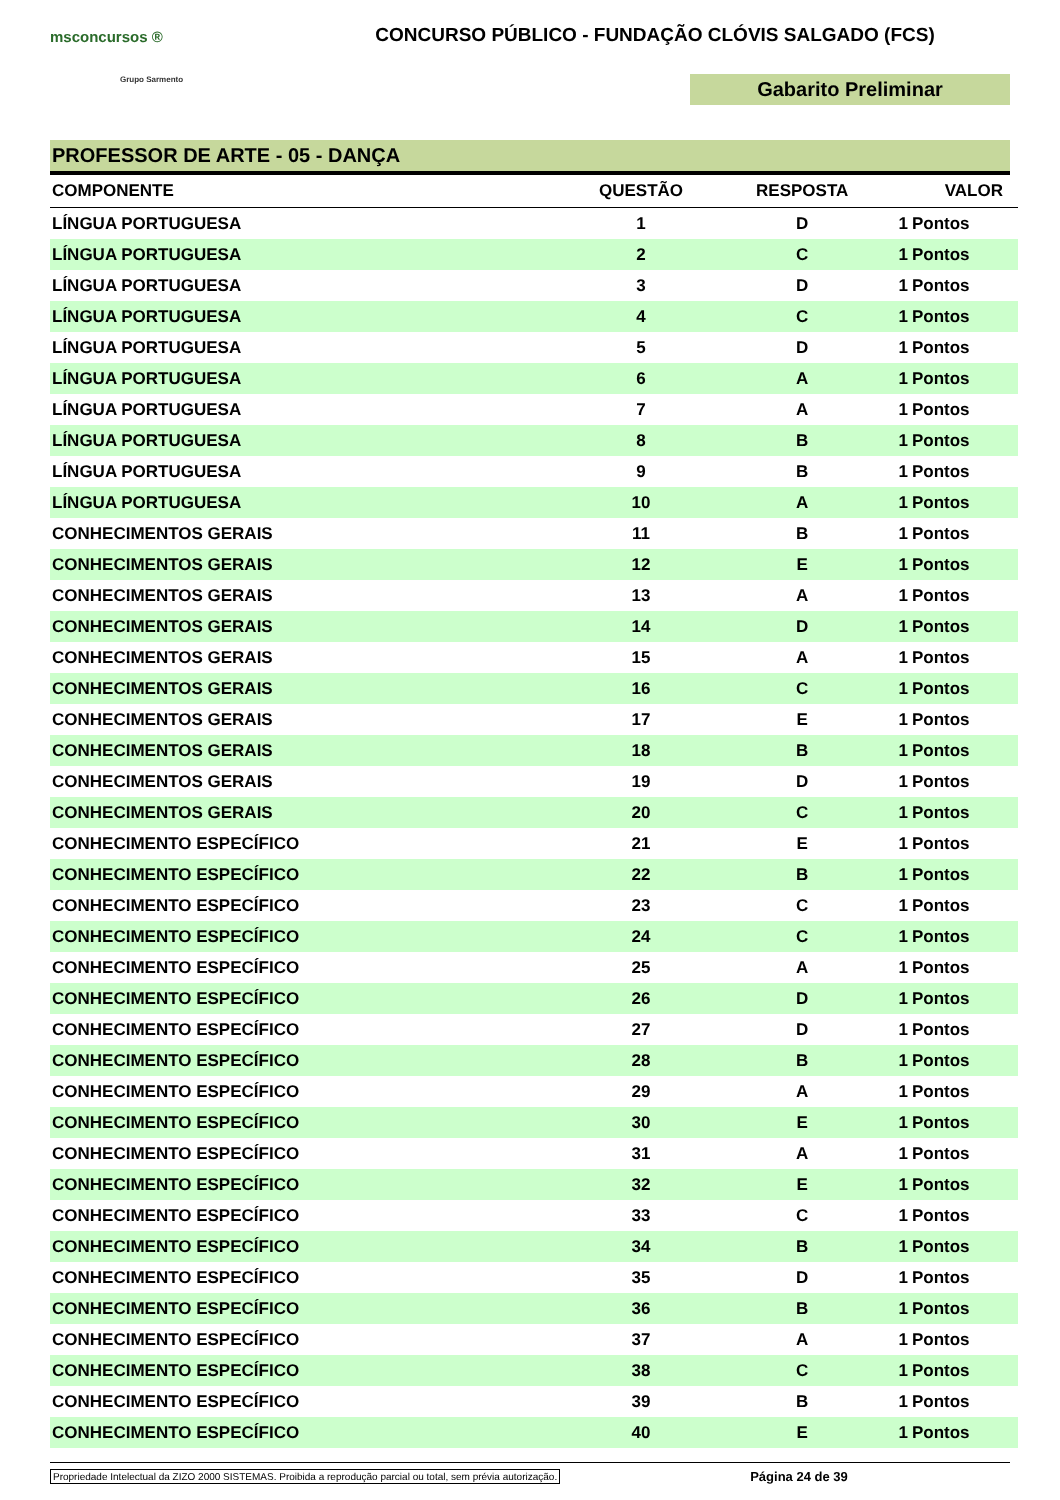msconcursos ®
Grupo Sarmento
CONCURSO PÚBLICO - FUNDAÇÃO CLÓVIS SALGADO (FCS)
Gabarito Preliminar
PROFESSOR DE ARTE - 05 - DANÇA
| COMPONENTE | QUESTÃO | RESPOSTA | VALOR | |
| --- | --- | --- | --- | --- |
| LÍNGUA PORTUGUESA | 1 | D | 1 | Pontos |
| LÍNGUA PORTUGUESA | 2 | C | 1 | Pontos |
| LÍNGUA PORTUGUESA | 3 | D | 1 | Pontos |
| LÍNGUA PORTUGUESA | 4 | C | 1 | Pontos |
| LÍNGUA PORTUGUESA | 5 | D | 1 | Pontos |
| LÍNGUA PORTUGUESA | 6 | A | 1 | Pontos |
| LÍNGUA PORTUGUESA | 7 | A | 1 | Pontos |
| LÍNGUA PORTUGUESA | 8 | B | 1 | Pontos |
| LÍNGUA PORTUGUESA | 9 | B | 1 | Pontos |
| LÍNGUA PORTUGUESA | 10 | A | 1 | Pontos |
| CONHECIMENTOS GERAIS | 11 | B | 1 | Pontos |
| CONHECIMENTOS GERAIS | 12 | E | 1 | Pontos |
| CONHECIMENTOS GERAIS | 13 | A | 1 | Pontos |
| CONHECIMENTOS GERAIS | 14 | D | 1 | Pontos |
| CONHECIMENTOS GERAIS | 15 | A | 1 | Pontos |
| CONHECIMENTOS GERAIS | 16 | C | 1 | Pontos |
| CONHECIMENTOS GERAIS | 17 | E | 1 | Pontos |
| CONHECIMENTOS GERAIS | 18 | B | 1 | Pontos |
| CONHECIMENTOS GERAIS | 19 | D | 1 | Pontos |
| CONHECIMENTOS GERAIS | 20 | C | 1 | Pontos |
| CONHECIMENTO ESPECÍFICO | 21 | E | 1 | Pontos |
| CONHECIMENTO ESPECÍFICO | 22 | B | 1 | Pontos |
| CONHECIMENTO ESPECÍFICO | 23 | C | 1 | Pontos |
| CONHECIMENTO ESPECÍFICO | 24 | C | 1 | Pontos |
| CONHECIMENTO ESPECÍFICO | 25 | A | 1 | Pontos |
| CONHECIMENTO ESPECÍFICO | 26 | D | 1 | Pontos |
| CONHECIMENTO ESPECÍFICO | 27 | D | 1 | Pontos |
| CONHECIMENTO ESPECÍFICO | 28 | B | 1 | Pontos |
| CONHECIMENTO ESPECÍFICO | 29 | A | 1 | Pontos |
| CONHECIMENTO ESPECÍFICO | 30 | E | 1 | Pontos |
| CONHECIMENTO ESPECÍFICO | 31 | A | 1 | Pontos |
| CONHECIMENTO ESPECÍFICO | 32 | E | 1 | Pontos |
| CONHECIMENTO ESPECÍFICO | 33 | C | 1 | Pontos |
| CONHECIMENTO ESPECÍFICO | 34 | B | 1 | Pontos |
| CONHECIMENTO ESPECÍFICO | 35 | D | 1 | Pontos |
| CONHECIMENTO ESPECÍFICO | 36 | B | 1 | Pontos |
| CONHECIMENTO ESPECÍFICO | 37 | A | 1 | Pontos |
| CONHECIMENTO ESPECÍFICO | 38 | C | 1 | Pontos |
| CONHECIMENTO ESPECÍFICO | 39 | B | 1 | Pontos |
| CONHECIMENTO ESPECÍFICO | 40 | E | 1 | Pontos |
Propriedade Intelectual da ZIZO 2000 SISTEMAS. Proibida a reprodução parcial ou total, sem prévia autorização. Página 24 de 39